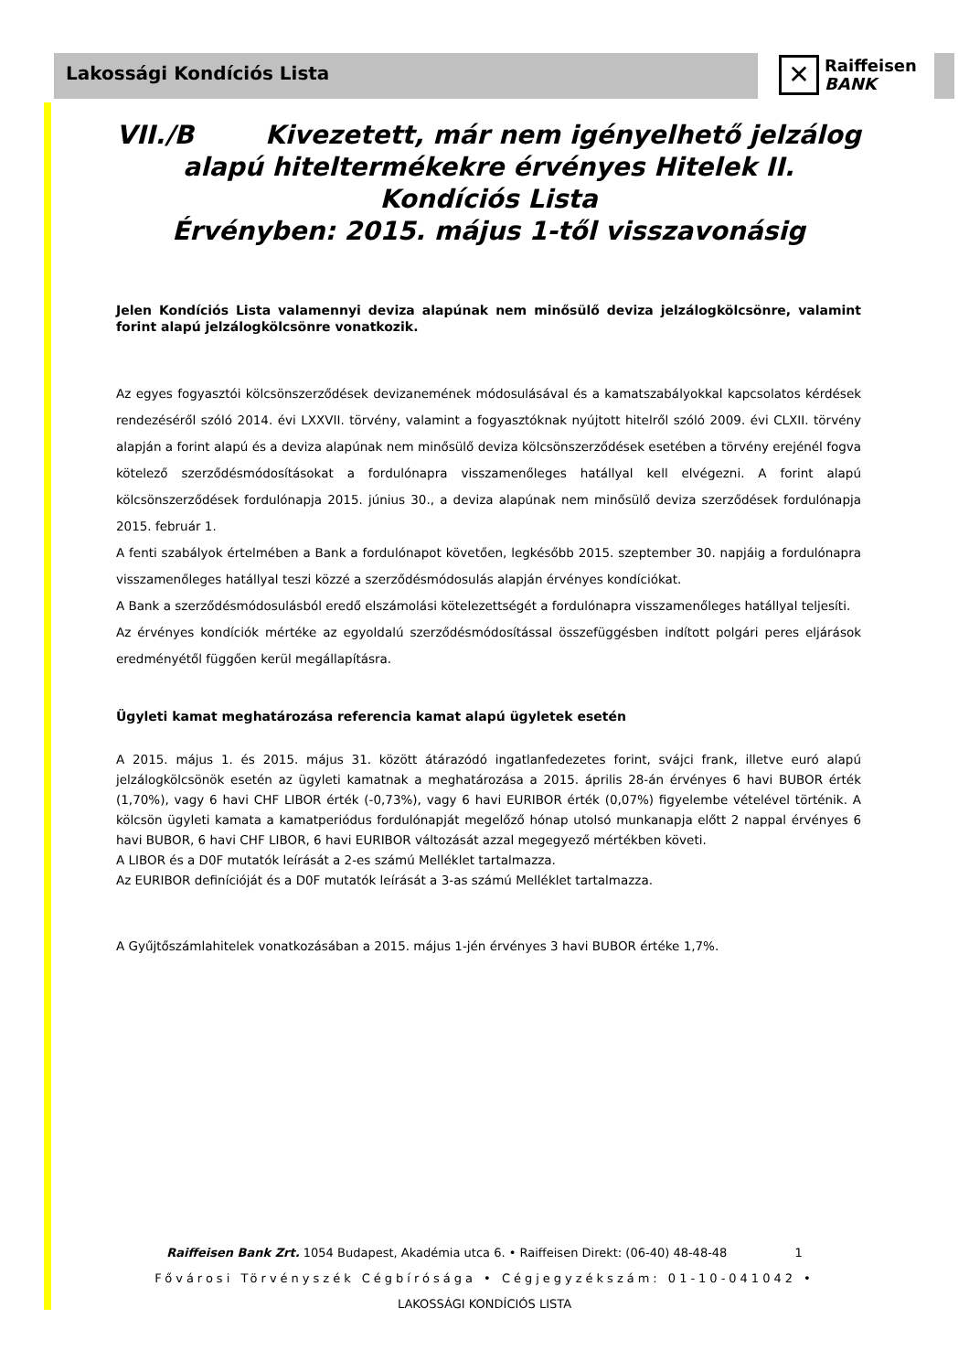Lakossági Kondíciós Lista
✕
Raiffeisen
BANK
VII./B Kivezetett, már nem igényelhető jelzálog alapú hiteltermékekre érvényes Hitelek II. Kondíciós Lista
Érvényben: 2015. május 1-től visszavonásig
Jelen Kondíciós Lista valamennyi deviza alapúnak nem minősülő deviza jelzálogkölcsönre, valamint forint alapú jelzálogkölcsönre vonatkozik.
Az egyes fogyasztói kölcsönszerződések devizanemének módosulásával és a kamatszabályokkal kapcsolatos kérdések rendezéséről szóló 2014. évi LXXVII. törvény, valamint a fogyasztóknak nyújtott hitelről szóló 2009. évi CLXII. törvény alapján a forint alapú és a deviza alapúnak nem minősülő deviza kölcsönszerződések esetében a törvény erejénél fogva kötelező szerződésmódosításokat a fordulónapra visszamenőleges hatállyal kell elvégezni. A forint alapú kölcsönszerződések fordulónapja 2015. június 30., a deviza alapúnak nem minősülő deviza szerződések fordulónapja 2015. február 1.
A fenti szabályok értelmében a Bank a fordulónapot követően, legkésőbb 2015. szeptember 30. napjáig a fordulónapra visszamenőleges hatállyal teszi közzé a szerződésmódosulás alapján érvényes kondíciókat.
A Bank a szerződésmódosulásból eredő elszámolási kötelezettségét a fordulónapra visszamenőleges hatállyal teljesíti.
Az érvényes kondíciók mértéke az egyoldalú szerződésmódosítással összefüggésben indított polgári peres eljárások eredményétől függően kerül megállapításra.
Ügyleti kamat meghatározása referencia kamat alapú ügyletek esetén
A 2015. május 1. és 2015. május 31. között átárazódó ingatlanfedezetes forint, svájci frank, illetve euró alapú jelzálogkölcsönök esetén az ügyleti kamatnak a meghatározása a 2015. április 28-án érvényes 6 havi BUBOR érték (1,70%), vagy 6 havi CHF LIBOR érték (-0,73%), vagy 6 havi EURIBOR érték (0,07%) figyelembe vételével történik. A kölcsön ügyleti kamata a kamatperiódus fordulónapját megelőző hónap utolsó munkanapja előtt 2 nappal érvényes 6 havi BUBOR, 6 havi CHF LIBOR, 6 havi EURIBOR változását azzal megegyező mértékben követi.
A LIBOR és a D0F mutatók leírását a 2-es számú Melléklet tartalmazza.
Az EURIBOR definícióját és a D0F mutatók leírását a 3-as számú Melléklet tartalmazza.
A Gyűjtőszámlahitelek vonatkozásában a 2015. május 1-jén érvényes 3 havi BUBOR értéke 1,7%.
Raiffeisen Bank Zrt. 1054 Budapest, Akadémia utca 6. • Raiffeisen Direkt: (06-40) 48-48-48 1
Fővárosi Törvényszék Cégbírósága • Cégjegyzékszám: 01-10-041042 •
LAKOSSÁGI KONDÍCIÓS LISTA